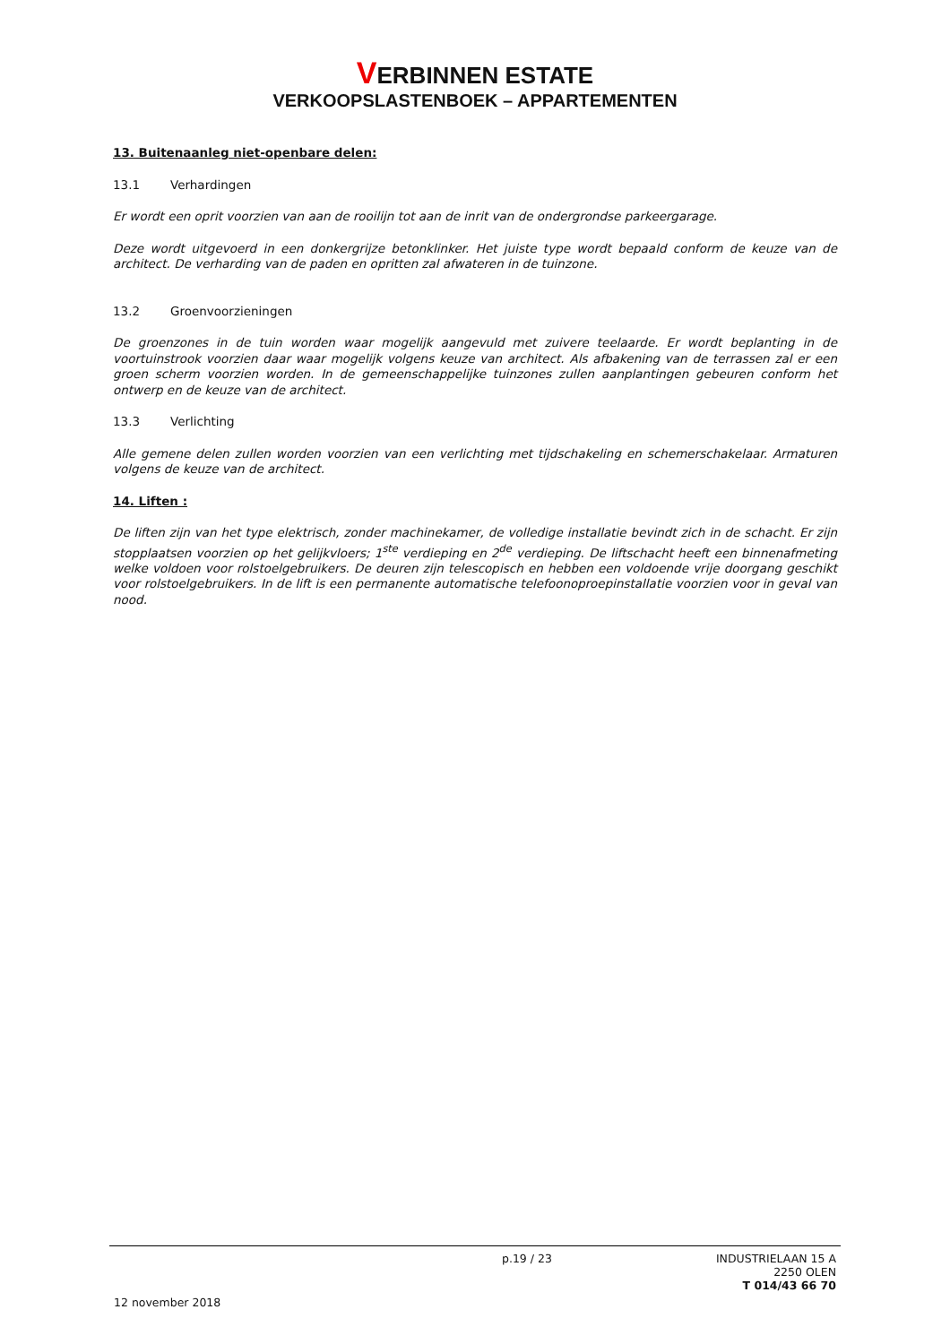VERBINNEN ESTATE
VERKOOPSLASTENBOEK – APPARTEMENTEN
13. Buitenaanleg niet-openbare delen:
13.1 Verhardingen
Er wordt een oprit voorzien van aan de rooilijn tot aan de inrit van de ondergrondse parkeergarage.
Deze wordt uitgevoerd in een donkergrijze betonklinker. Het juiste type wordt bepaald conform de keuze van de architect. De verharding van de paden en opritten zal afwateren in de tuinzone.
13.2 Groenvoorzieningen
De groenzones in de tuin worden waar mogelijk aangevuld met zuivere teelaarde. Er wordt beplanting in de voortuinstrook voorzien daar waar mogelijk volgens keuze van architect. Als afbakening van de terrassen zal er een groen scherm voorzien worden. In de gemeenschappelijke tuinzones zullen aanplantingen gebeuren conform het ontwerp en de keuze van de architect.
13.3 Verlichting
Alle gemene delen zullen worden voorzien van een verlichting met tijdschakeling en schemerschakelaar. Armaturen volgens de keuze van de architect.
14. Liften :
De liften zijn van het type elektrisch, zonder machinekamer, de volledige installatie bevindt zich in de schacht. Er zijn stopplaatsen voorzien op het gelijkvloers; 1<sup>ste</sup> verdieping en 2<sup>de</sup> verdieping. De liftschacht heeft een binnenafmeting welke voldoen voor rolstoelgebruikers. De deuren zijn telescopisch en hebben een voldoende vrije doorgang geschikt voor rolstoelgebruikers. In de lift is een permanente automatische telefoonoproepinstallatie voorzien voor in geval van nood.
p.19 / 23 INDUSTRIELAAN 15 A
2250 OLEN
T 014/43 66 70
12 november 2018